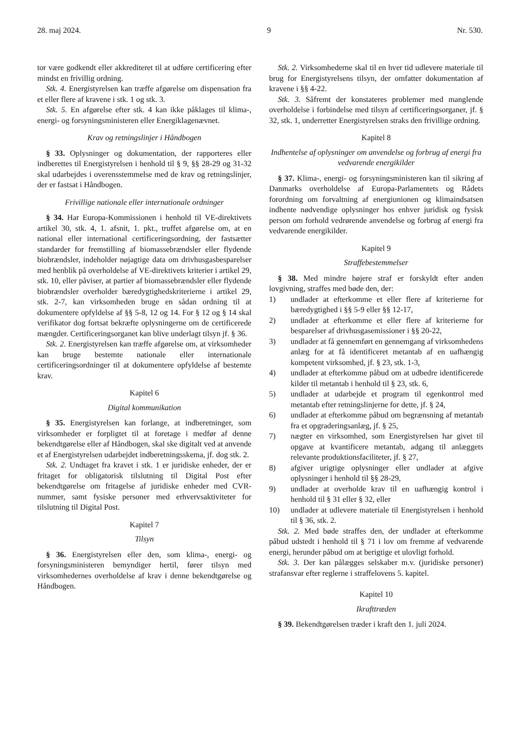28. maj 2024. 9 Nr. 530.
tor være godkendt eller akkrediteret til at udføre certificering efter mindst en frivillig ordning.
Stk. 4. Energistyrelsen kan træffe afgørelse om dispensation fra et eller flere af kravene i stk. 1 og stk. 3.
Stk. 5. En afgørelse efter stk. 4 kan ikke påklages til klima-, energi- og forsyningsministeren eller Energiklagenævnet.
Krav og retningslinjer i Håndbogen
§ 33. Oplysninger og dokumentation, der rapporteres eller indberettes til Energistyrelsen i henhold til § 9, §§ 28-29 og 31-32 skal udarbejdes i overensstemmelse med de krav og retningslinjer, der er fastsat i Håndbogen.
Frivillige nationale eller internationale ordninger
§ 34. Har Europa-Kommissionen i henhold til VE-direktivets artikel 30, stk. 4, 1. afsnit, 1. pkt., truffet afgørelse om, at en national eller international certificeringsordning, der fastsætter standarder for fremstilling af biomassebrændsler eller flydende biobrændsler, indeholder nøjagtige data om drivhusgasbesparelser med henblik på overholdelse af VE-direktivets kriterier i artikel 29, stk. 10, eller påviser, at partier af biomassebrændsler eller flydende biobrændsler overholder bæredygtighedskriterierne i artikel 29, stk. 2-7, kan virksomheden bruge en sådan ordning til at dokumentere opfyldelse af §§ 5-8, 12 og 14. For § 12 og § 14 skal verifikator dog fortsat bekræfte oplysningerne om de certificerede mængder. Certificeringsorganet kan blive underlagt tilsyn jf. § 36.
Stk. 2. Energistyrelsen kan træffe afgørelse om, at virksomheder kan bruge bestemte nationale eller internationale certificeringsordninger til at dokumentere opfyldelse af bestemte krav.
Kapitel 6
Digital kommunikation
§ 35. Energistyrelsen kan forlange, at indberetninger, som virksomheder er forpligtet til at foretage i medfør af denne bekendtgørelse eller af Håndbogen, skal ske digitalt ved at anvende et af Energistyrelsen udarbejdet indberetningsskema, jf. dog stk. 2.
Stk. 2. Undtaget fra kravet i stk. 1 er juridiske enheder, der er fritaget for obligatorisk tilslutning til Digital Post efter bekendtgørelse om fritagelse af juridiske enheder med CVR-nummer, samt fysiske personer med erhvervsaktiviteter for tilslutning til Digital Post.
Kapitel 7
Tilsyn
§ 36. Energistyrelsen eller den, som klima-, energi- og forsyningsministeren bemyndiger hertil, fører tilsyn med virksomhedernes overholdelse af krav i denne bekendtgørelse og Håndbogen.
Stk. 2. Virksomhederne skal til en hver tid udlevere materiale til brug for Energistyrelsens tilsyn, der omfatter dokumentation af kravene i §§ 4-22.
Stk. 3. Såfremt der konstateres problemer med manglende overholdelse i forbindelse med tilsyn af certificeringsorganer, jf. § 32, stk. 1, underretter Energistyrelsen straks den frivillige ordning.
Kapitel 8
Indhentelse af oplysninger om anvendelse og forbrug af energi fra vedvarende energikilder
§ 37. Klima-, energi- og forsyningsministeren kan til sikring af Danmarks overholdelse af Europa-Parlamentets og Rådets forordning om forvaltning af energiunionen og klimaindsatsen indhente nødvendige oplysninger hos enhver juridisk og fysisk person om forhold vedrørende anvendelse og forbrug af energi fra vedvarende energikilder.
Kapitel 9
Straffebestemmelser
§ 38. Med mindre højere straf er forskyldt efter anden lovgivning, straffes med bøde den, der:
1) undlader at efterkomme et eller flere af kriterierne for bæredygtighed i §§ 5-9 eller §§ 12-17,
2) undlader at efterkomme et eller flere af kriterierne for besparelser af drivhusgasemissioner i §§ 20-22,
3) undlader at få gennemført en gennemgang af virksomhedens anlæg for at få identificeret metantab af en uafhængig kompetent virksomhed, jf. § 23, stk. 1-3,
4) undlader at efterkomme påbud om at udbedre identificerede kilder til metantab i henhold til § 23, stk. 6,
5) undlader at udarbejde et program til egenkontrol med metantab efter retningslinjerne for dette, jf. § 24,
6) undlader at efterkomme påbud om begrænsning af metantab fra et opgraderingsanlæg, jf. § 25,
7) nægter en virksomhed, som Energistyrelsen har givet til opgave at kvantificere metantab, adgang til anlæggets relevante produktionsfaciliteter, jf. § 27,
8) afgiver urigtige oplysninger eller undlader at afgive oplysninger i henhold til §§ 28-29,
9) undlader at overholde krav til en uafhængig kontrol i henhold til § 31 eller § 32, eller
10) undlader at udlevere materiale til Energistyrelsen i henhold til § 36, stk. 2.
Stk. 2. Med bøde straffes den, der undlader at efterkomme påbud udstedt i henhold til § 71 i lov om fremme af vedvarende energi, herunder påbud om at berigtige et ulovligt forhold.
Stk. 3. Der kan pålægges selskaber m.v. (juridiske personer) strafansvar efter reglerne i straffelovens 5. kapitel.
Kapitel 10
Ikrafttræden
§ 39. Bekendtgørelsen træder i kraft den 1. juli 2024.